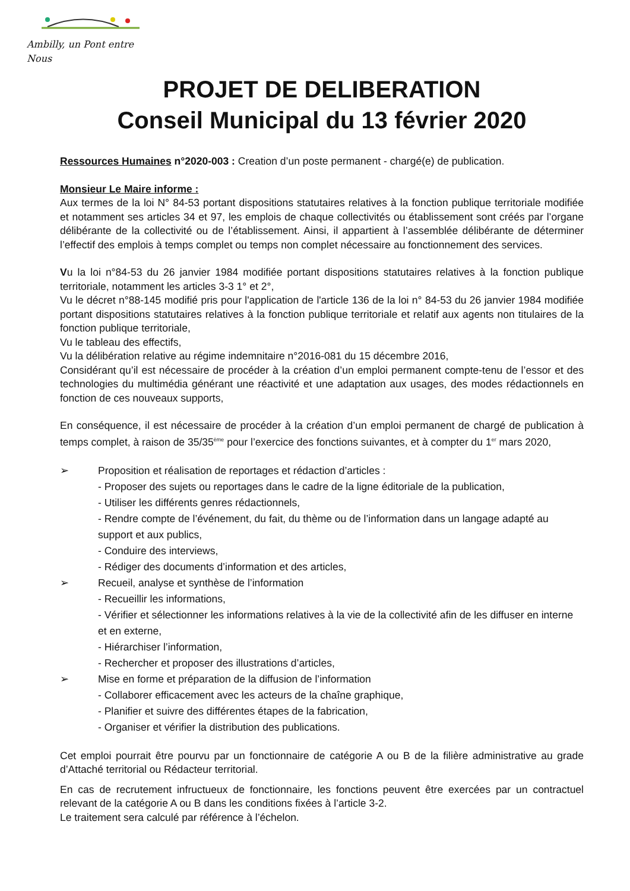Ambilly, un Pont entre Nous
PROJET DE DELIBERATION
Conseil Municipal du 13 février 2020
Ressources Humaines n°2020-003 : Creation d’un poste permanent - chargé(e) de publication.
Monsieur Le Maire informe :
Aux termes de la loi N° 84-53 portant dispositions statutaires relatives à la fonction publique territoriale modifiée et notamment ses articles 34 et 97, les emplois de chaque collectivités ou établissement sont créés par l’organe délibérante de la collectivité ou de l’établissement. Ainsi, il appartient à l’assemblée délibérante de déterminer l’effectif des emplois à temps complet ou temps non complet nécessaire au fonctionnement des services.
Vu la loi n°84-53 du 26 janvier 1984 modifiée portant dispositions statutaires relatives à la fonction publique territoriale, notamment les articles 3-3 1° et 2°,
Vu le décret n°88-145 modifié pris pour l'application de l'article 136 de la loi n° 84-53 du 26 janvier 1984 modifiée portant dispositions statutaires relatives à la fonction publique territoriale et relatif aux agents non titulaires de la fonction publique territoriale,
Vu le tableau des effectifs,
Vu la délibération relative au régime indemnitaire n°2016-081 du 15 décembre 2016,
Considérant qu’il est nécessaire de procéder à la création d’un emploi permanent compte-tenu de l’essor et des technologies du multimédia générant une réactivité et une adaptation aux usages, des modes rédactionnels en fonction de ces nouveaux supports,
En conséquence, il est nécessaire de procéder à la création d’un emploi permanent de chargé de publication à temps complet, à raison de 35/35<sup>ème</sup> pour l’exercice des fonctions suivantes, et à compter du 1<sup>er</sup> mars 2020,
➢ Proposition et réalisation de reportages et rédaction d’articles :
- Proposer des sujets ou reportages dans le cadre de la ligne éditoriale de la publication,
- Utiliser les différents genres rédactionnels,
- Rendre compte de l’événement, du fait, du thème ou de l’information dans un langage adapté au support et aux publics,
- Conduire des interviews,
- Rédiger des documents d’information et des articles,
➢ Recueil, analyse et synthèse de l’information
- Recueillir les informations,
- Vérifier et sélectionner les informations relatives à la vie de la collectivité afin de les diffuser en interne et en externe,
- Hiérarchiser l’information,
- Rechercher et proposer des illustrations d’articles,
➢ Mise en forme et préparation de la diffusion de l’information
- Collaborer efficacement avec les acteurs de la chaîne graphique,
- Planifier et suivre des différentes étapes de la fabrication,
- Organiser et vérifier la distribution des publications.
Cet emploi pourrait être pourvu par un fonctionnaire de catégorie A ou B de la filière administrative au grade d’Attaché territorial ou Rédacteur territorial.
En cas de recrutement infructueux de fonctionnaire, les fonctions peuvent être exercées par un contractuel relevant de la catégorie A ou B dans les conditions fixées à l’article 3-2.
Le traitement sera calculé par référence à l’échelon.